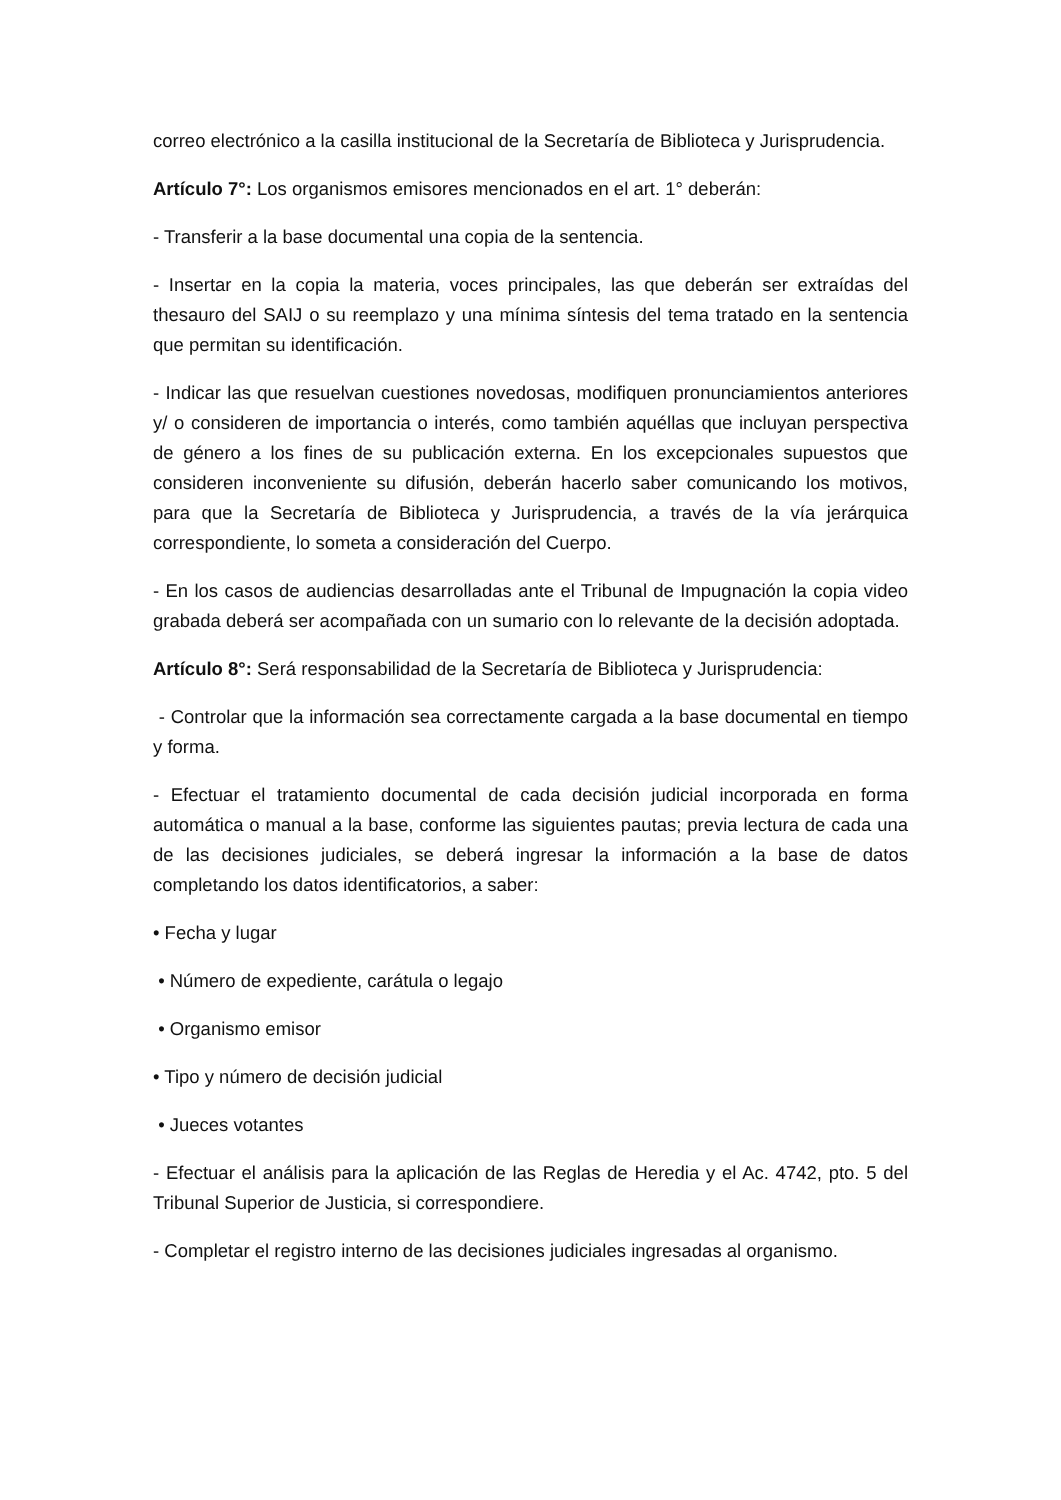correo electrónico a la casilla institucional de la Secretaría de Biblioteca y Jurisprudencia.
Artículo 7°: Los organismos emisores mencionados en el art. 1° deberán:
- Transferir a la base documental una copia de la sentencia.
- Insertar en la copia la materia, voces principales, las que deberán ser extraídas del thesauro del SAIJ o su reemplazo y una mínima síntesis del tema tratado en la sentencia que permitan su identificación.
- Indicar las que resuelvan cuestiones novedosas, modifiquen pronunciamientos anteriores y/ o consideren de importancia o interés, como también aquéllas que incluyan perspectiva de género a los fines de su publicación externa. En los excepcionales supuestos que consideren inconveniente su difusión, deberán hacerlo saber comunicando los motivos, para que la Secretaría de Biblioteca y Jurisprudencia, a través de la vía jerárquica correspondiente, lo someta a consideración del Cuerpo.
- En los casos de audiencias desarrolladas ante el Tribunal de Impugnación la copia video grabada deberá ser acompañada con un sumario con lo relevante de la decisión adoptada.
Artículo 8°: Será responsabilidad de la Secretaría de Biblioteca y Jurisprudencia:
- Controlar que la información sea correctamente cargada a la base documental en tiempo y forma.
- Efectuar el tratamiento documental de cada decisión judicial incorporada en forma automática o manual a la base, conforme las siguientes pautas; previa lectura de cada una de las decisiones judiciales, se deberá ingresar la información a la base de datos completando los datos identificatorios, a saber:
• Fecha y lugar
• Número de expediente, carátula o legajo
• Organismo emisor
• Tipo y número de decisión judicial
• Jueces votantes
- Efectuar el análisis para la aplicación de las Reglas de Heredia y el Ac. 4742, pto. 5 del Tribunal Superior de Justicia, si correspondiere.
- Completar el registro interno de las decisiones judiciales ingresadas al organismo.